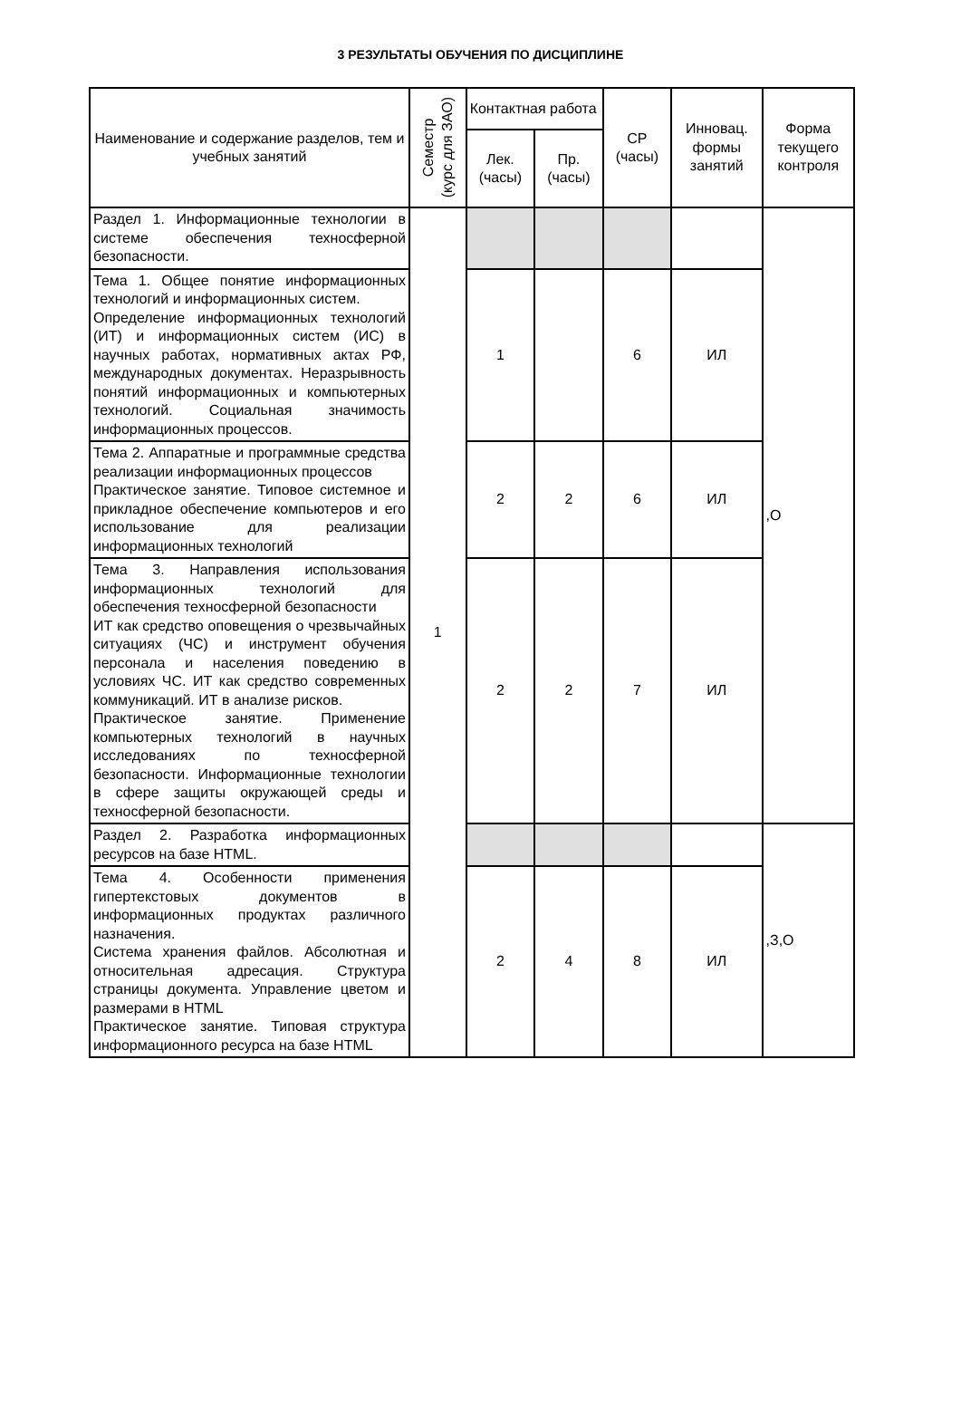3 РЕЗУЛЬТАТЫ ОБУЧЕНИЯ ПО ДИСЦИПЛИНЕ
| Наименование и содержание разделов, тем и учебных занятий | Семестр (курс для ЗАО) | Контактная работа | | СР (часы) | Инновац. формы занятий | Форма текущего контроля |
| --- | --- | --- | --- | --- | --- | --- |
| | | Лек. (часы) | Пр. (часы) | | | |
| Раздел 1. Информационные технологии в системе обеспечения техносферной безопасности. | 1 | | | | | ,О |
| Тема 1. Общее понятие информационных технологий и информационных систем. Определение информационных технологий (ИТ) и информационных систем (ИС) в научных работах, нормативных актах РФ, международных документах. Неразрывность понятий информационных и компьютерных технологий. Социальная значимость информационных процессов. | | 1 | | 6 | ИЛ | |
| Тема 2. Аппаратные и программные средства реализации информационных процессов Практическое занятие. Типовое системное и прикладное обеспечение компьютеров и его использование для реализации информационных технологий | | 2 | 2 | 6 | ИЛ | |
| Тема 3. Направления использования информационных технологий для обеспечения техносферной безопасности ИТ как средство оповещения о чрезвычайных ситуациях (ЧС) и инструмент обучения персонала и населения поведению в условиях ЧС. ИТ как средство современных коммуникаций. ИТ в анализе рисков. Практическое занятие. Применение компьютерных технологий в научных исследованиях по техносферной безопасности. Информационные технологии в сфере защиты окружающей среды и техносферной безопасности. | | 2 | 2 | 7 | ИЛ | |
| Раздел 2. Разработка информационных ресурсов на базе HTML. | | | | | | ,З,О |
| Тема 4. Особенности применения гипертекстовых документов в информационных продуктах различного назначения. Система хранения файлов. Абсолютная и относительная адресация. Структура страницы документа. Управление цветом и размерами в HTML Практическое занятие. Типовая структура информационного ресурса на базе HTML | | 2 | 4 | 8 | ИЛ | |